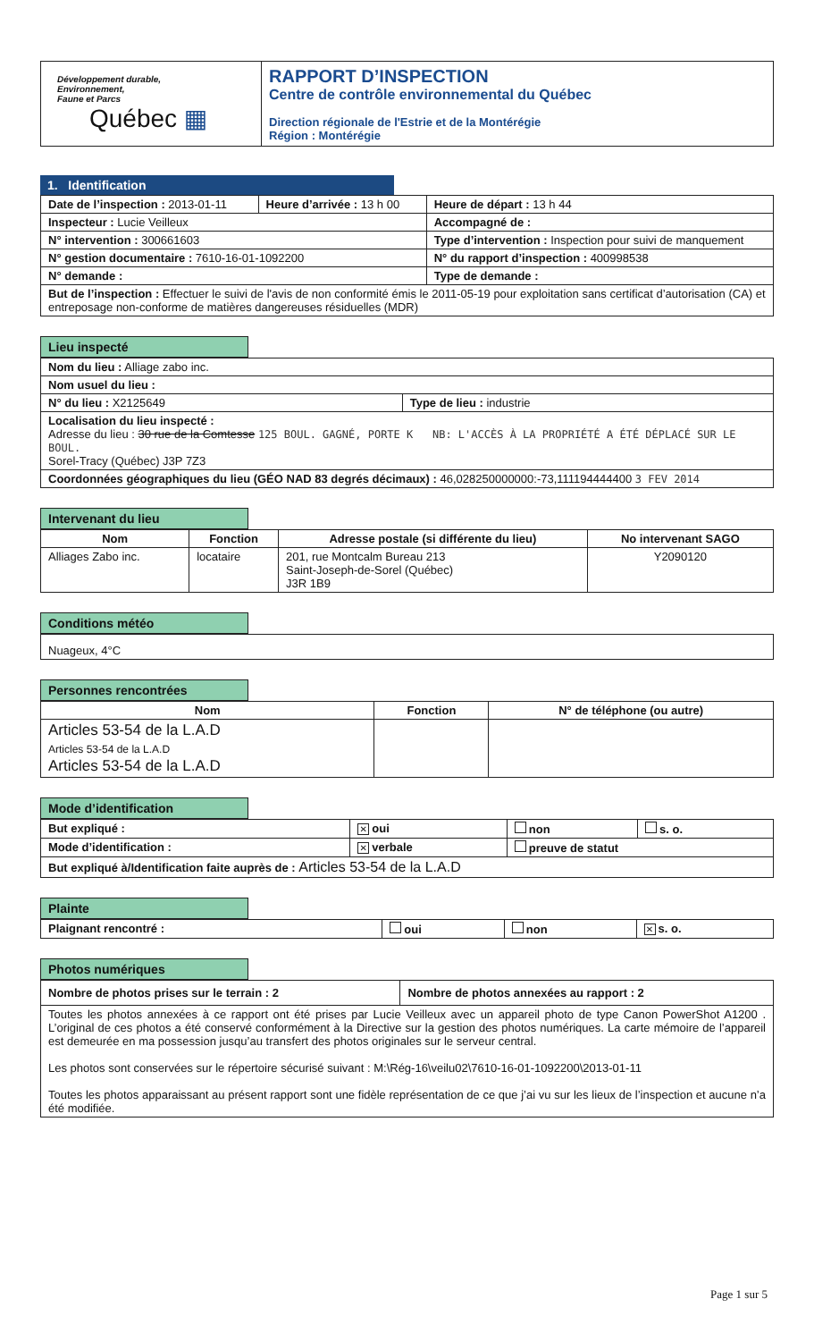| Développement durable, Environnement, Faune et Parcs Québec ▦ | RAPPORT D’INSPECTION Centre de contrôle environnemental du Québec Direction régionale de l'Estrie et de la Montérégie Région : Montérégie |
1. Identification
| Date de l’inspection : 2013-01-11 | Heure d’arrivée : 13 h 00 | Heure de départ : 13 h 44 |
| Inspecteur : Lucie Veilleux | | Accompagné de : |
| N° intervention : 300661603 | | Type d’intervention : Inspection pour suivi de manquement |
| N° gestion documentaire : 7610-16-01-1092200 | | N° du rapport d’inspection : 400998538 |
| N° demande : | | Type de demande : |
| But de l’inspection : Effectuer le suivi de l'avis de non conformité émis le 2011-05-19 pour exploitation sans certificat d’autorisation (CA) et entreposage non-conforme de matières dangereuses résiduelles (MDR) | | |
Lieu inspecté
| Nom du lieu : Alliage zabo inc. | |
| Nom usuel du lieu : | |
| N° du lieu : X2125649 | Type de lieu : industrie |
| Localisation du lieu inspecté : Adresse du lieu : 30 rue de la Comtesse 125 BOUL. GAGNÉ, PORTE K NB: L'ACCÈS À LA PROPRIÉTÉ A ÉTÉ DÉPLACÉ SUR LE BOUL. Sorel-Tracy (Québec) J3P 7Z3 | |
| Coordonnées géographiques du lieu (GÉO NAD 83 degrés décimaux) : 46,028250000000:-73,111194444400 3 FEV 2014 | |
Intervenant du lieu
| Nom | Fonction | Adresse postale (si différente du lieu) | No intervenant SAGO |
| --- | --- | --- | --- |
| Alliages Zabo inc. | locataire | 201, rue Montcalm Bureau 213 Saint-Joseph-de-Sorel (Québec) J3R 1B9 | Y2090120 |
Conditions météo
| Nuageux, 4°C |
Personnes rencontrées
| Nom | Fonction | N° de téléphone (ou autre) |
| --- | --- | --- |
| Articles 53-54 de la L.A.D Articles 53-54 de la L.A.D Articles 53-54 de la L.A.D | | |
Mode d’identification
| But expliqué : | ✕ oui | non | s. o. |
| Mode d’identification : | ✕ verbale | preuve de statut | |
| But expliqué à/Identification faite auprès de : Articles 53-54 de la L.A.D | | | |
Plainte
| Plaignant rencontré : | oui | non | ✕ s. o. |
Photos numériques
| Nombre de photos prises sur le terrain : 2 | Nombre de photos annexées au rapport : 2 |
| Toutes les photos annexées à ce rapport ont été prises par Lucie Veilleux avec un appareil photo de type Canon PowerShot A1200 . L’original de ces photos a été conservé conformément à la Directive sur la gestion des photos numériques. La carte mémoire de l’appareil est demeurée en ma possession jusqu’au transfert des photos originales sur le serveur central. Les photos sont conservées sur le répertoire sécurisé suivant : M:\Rég-16\veilu02\7610-16-01-1092200\2013-01-11 Toutes les photos apparaissant au présent rapport sont une fidèle représentation de ce que j’ai vu sur les lieux de l’inspection et aucune n’a été modifiée. | |
Page 1 sur 5